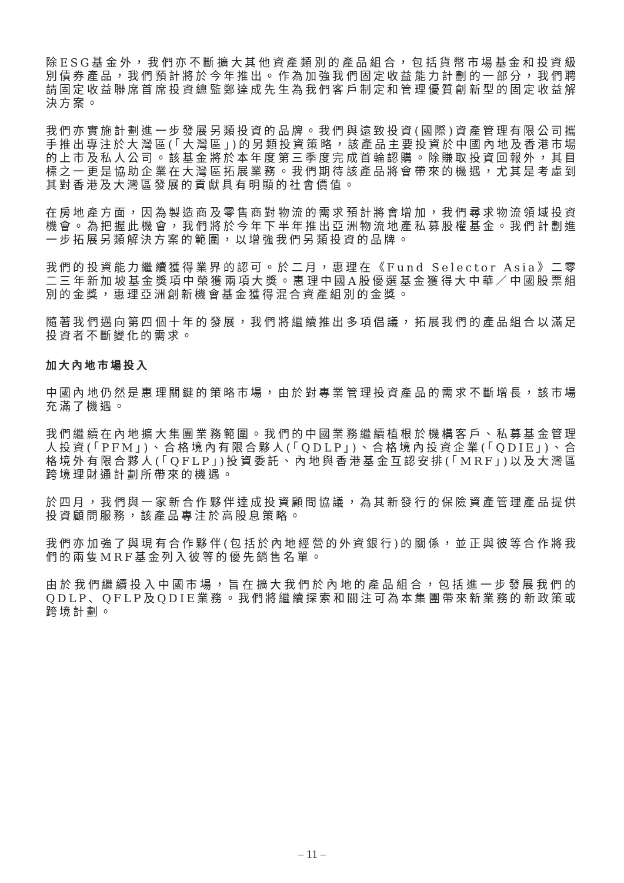除ESG基金外，我們亦不斷擴大其他資產類別的產品組合，包括貨幣市場基金和投資級別債券產品，我們預計將於今年推出。作為加強我們固定收益能力計劃的一部分，我們聘請固定收益聯席首席投資總監鄭達成先生為我們客戶制定和管理優質創新型的固定收益解決方案。
我們亦實施計劃進一步發展另類投資的品牌。我們與遠致投資(國際)資產管理有限公司攜手推出專注於大灣區(「大灣區」)的另類投資策略，該產品主要投資於中國內地及香港市場的上市及私人公司。該基金將於本年度第三季度完成首輪認購。除賺取投資回報外，其目標之一更是協助企業在大灣區拓展業務。我們期待該產品將會帶來的機遇，尤其是考慮到其對香港及大灣區發展的貢獻具有明顯的社會價值。
在房地產方面，因為製造商及零售商對物流的需求預計將會增加，我們尋求物流領域投資機會。為把握此機會，我們將於今年下半年推出亞洲物流地產私募股權基金。我們計劃進一步拓展另類解決方案的範圍，以增強我們另類投資的品牌。
我們的投資能力繼續獲得業界的認可。於二月，惠理在《Fund Selector Asia》二零二三年新加坡基金獎項中榮獲兩項大獎。惠理中國A股優選基金獲得大中華／中國股票組別的金獎，惠理亞洲創新機會基金獲得混合資產組別的金獎。
隨著我們邁向第四個十年的發展，我們將繼續推出多項倡議，拓展我們的產品組合以滿足投資者不斷變化的需求。
加大內地市場投入
中國內地仍然是惠理關鍵的策略市場，由於對專業管理投資產品的需求不斷增長，該市場充滿了機遇。
我們繼續在內地擴大集團業務範圍。我們的中國業務繼續植根於機構客戶、私募基金管理人投資(「PFM」)、合格境內有限合夥人(「QDLP」)、合格境內投資企業(「QDIE」)、合格境外有限合夥人(「QFLP」)投資委託、內地與香港基金互認安排(「MRF」)以及大灣區跨境理財通計劃所帶來的機遇。
於四月，我們與一家新合作夥伴達成投資顧問協議，為其新發行的保險資產管理產品提供投資顧問服務，該產品專注於高股息策略。
我們亦加強了與現有合作夥伴(包括於內地經營的外資銀行)的關係，並正與彼等合作將我們的兩隻MRF基金列入彼等的優先銷售名單。
由於我們繼續投入中國市場，旨在擴大我們於內地的產品組合，包括進一步發展我們的QDLP、QFLP及QDIE業務。我們將繼續探索和關注可為本集團帶來新業務的新政策或跨境計劃。
– 11 –